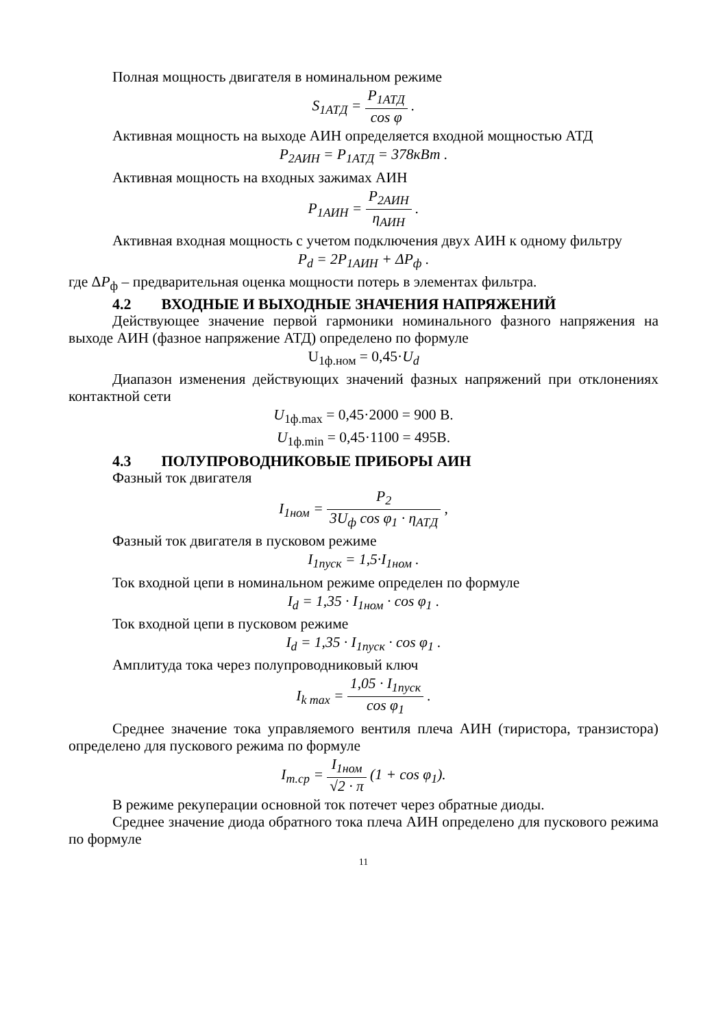Полная мощность двигателя в номинальном режиме
S<sub>1АТД</sub> = P<sub>1АТД</sub> cos φ .
Активная мощность на выходе АИН определяется входной мощностью АТД
P<sub>2АИН</sub> = P<sub>1АТД</sub> = 378кВт .
Активная мощность на входных зажимах АИН
P<sub>1АИН</sub> = P<sub>2АИН</sub> η<sub>АИН</sub> .
Активная входная мощность с учетом подключения двух АИН к одному фильтру
P<sub>d</sub> = 2P<sub>1АИН</sub> + ΔP<sub>ф</sub> .
где ΔP<sub>ф</sub> – предварительная оценка мощности потерь в элементах фильтра.
4.2 ВХОДНЫЕ И ВЫХОДНЫЕ ЗНАЧЕНИЯ НАПРЯЖЕНИЙ
Действующее значение первой гармоники номинального фазного напряжения на выходе АИН (фазное напряжение АТД) определено по формуле
U<sub>1ф.ном</sub> = 0,45·U<sub>d</sub>
Диапазон изменения действующих значений фазных напряжений при отклонениях контактной сети
U<sub>1ф.max</sub> = 0,45·2000 = 900 В.
U<sub>1ф.min</sub> = 0,45·1100 = 495В.
4.3 ПОЛУПРОВОДНИКОВЫЕ ПРИБОРЫ АИН
Фазный ток двигателя
I<sub>1ном</sub> = P<sub>2</sub> 3U<sub>ф</sub> cos φ<sub>1</sub> · η<sub>АТД</sub> ,
Фазный ток двигателя в пусковом режиме
I<sub>1пуск</sub> = 1,5·I<sub>1ном</sub> .
Ток входной цепи в номинальном режиме определен по формуле
I<sub>d</sub> = 1,35 · I<sub>1ном</sub> · cos φ<sub>1</sub> .
Ток входной цепи в пусковом режиме
I<sub>d</sub> = 1,35 · I<sub>1пуск</sub> · cos φ<sub>1</sub> .
Амплитуда тока через полупроводниковый ключ
I<sub>k max</sub> = 1,05 · I<sub>1пуск</sub> cos φ<sub>1</sub> .
Среднее значение тока управляемого вентиля плеча АИН (тиристора, транзистора) определено для пускового режима по формуле
I<sub>т.ср</sub> = I<sub>1ном</sub> √2 · π (1 + cos φ<sub>1</sub>).
В режиме рекуперации основной ток потечет через обратные диоды.
Среднее значение диода обратного тока плеча АИН определено для пускового режима по формуле
11